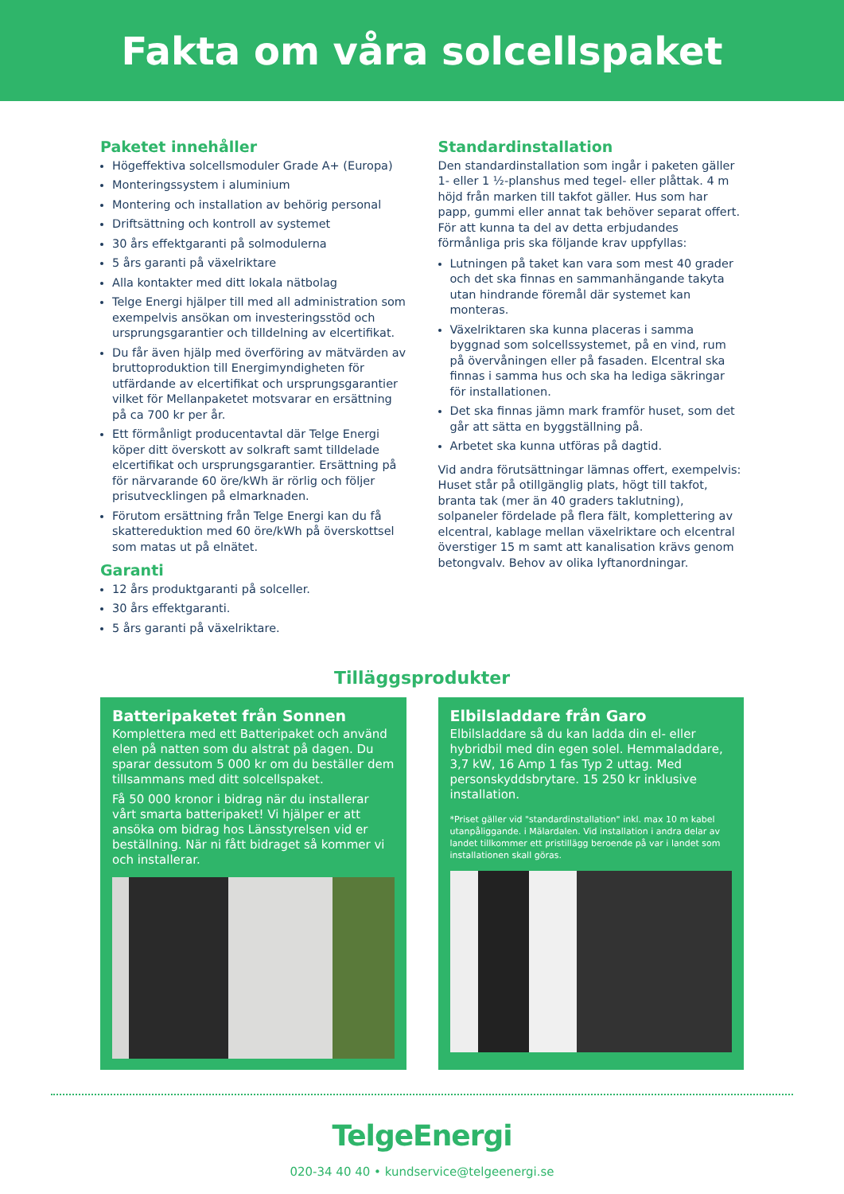Fakta om våra solcellspaket
Paketet innehåller
Högeffektiva solcellsmoduler Grade A+ (Europa)
Monteringssystem i aluminium
Montering och installation av behörig personal
Driftsättning och kontroll av systemet
30 års effektgaranti på solmodulerna
5 års garanti på växelriktare
Alla kontakter med ditt lokala nätbolag
Telge Energi hjälper till med all administration som exempelvis ansökan om investeringsstöd och ursprungsgarantier och tilldelning av elcertifikat.
Du får även hjälp med överföring av mätvärden av bruttoproduktion till Energimyndigheten för utfärdande av elcertifikat och ursprungsgarantier vilket för Mellanpaketet motsvarar en ersättning på ca 700 kr per år.
Ett förmånligt producentavtal där Telge Energi köper ditt överskott av solkraft samt tilldelade elcertifikat och ursprungsgarantier. Ersättning på för närvarande 60 öre/kWh är rörlig och följer prisutvecklingen på elmarknaden.
Förutom ersättning från Telge Energi kan du få skattereduktion med 60 öre/kWh på överskottsel som matas ut på elnätet.
Garanti
12 års produktgaranti på solceller.
30 års effektgaranti.
5 års garanti på växelriktare.
Standardinstallation
Den standardinstallation som ingår i paketen gäller 1- eller 1 ½-planshus med tegel- eller plåttak. 4 m höjd från marken till takfot gäller. Hus som har papp, gummi eller annat tak behöver separat offert. För att kunna ta del av detta erbjudandes förmånliga pris ska följande krav uppfyllas:
Lutningen på taket kan vara som mest 40 grader och det ska finnas en sammanhängande takyta utan hindrande föremål där systemet kan monteras.
Växelriktaren ska kunna placeras i samma byggnad som solcellssystemet, på en vind, rum på övervåningen eller på fasaden. Elcentral ska finnas i samma hus och ska ha lediga säkringar för installationen.
Det ska finnas jämn mark framför huset, som det går att sätta en byggställning på.
Arbetet ska kunna utföras på dagtid.
Vid andra förutsättningar lämnas offert, exempelvis: Huset står på otillgänglig plats, högt till takfot, branta tak (mer än 40 graders taklutning), solpaneler fördelade på flera fält, komplettering av elcentral, kablage mellan växelriktare och elcentral överstiger 15 m samt att kanalisation krävs genom betongvalv. Behov av olika lyftanordningar.
Tilläggsprodukter
Batteripaketet från Sonnen
Komplettera med ett Batteripaket och använd elen på natten som du alstrat på dagen. Du sparar dessutom 5 000 kr om du beställer dem tillsammans med ditt solcellspaket.
Få 50 000 kronor i bidrag när du installerar vårt smarta batteripaket! Vi hjälper er att ansöka om bidrag hos Länsstyrelsen vid er beställning. När ni fått bidraget så kommer vi och installerar.
Elbilsladdare från Garo
Elbilsladdare så du kan ladda din el- eller hybridbil med din egen solel. Hemmaladdare, 3,7 kW, 16 Amp 1 fas Typ 2 uttag. Med personskyddsbrytare. 15 250 kr inklusive installation.
*Priset gäller vid "standardinstallation" inkl. max 10 m kabel utanpåliggande. i Mälardalen. Vid installation i andra delar av landet tillkommer ett pristillägg beroende på var i landet som installationen skall göras.
TelgeEnergi
020-34 40 40 • kundservice@telgeenergi.se